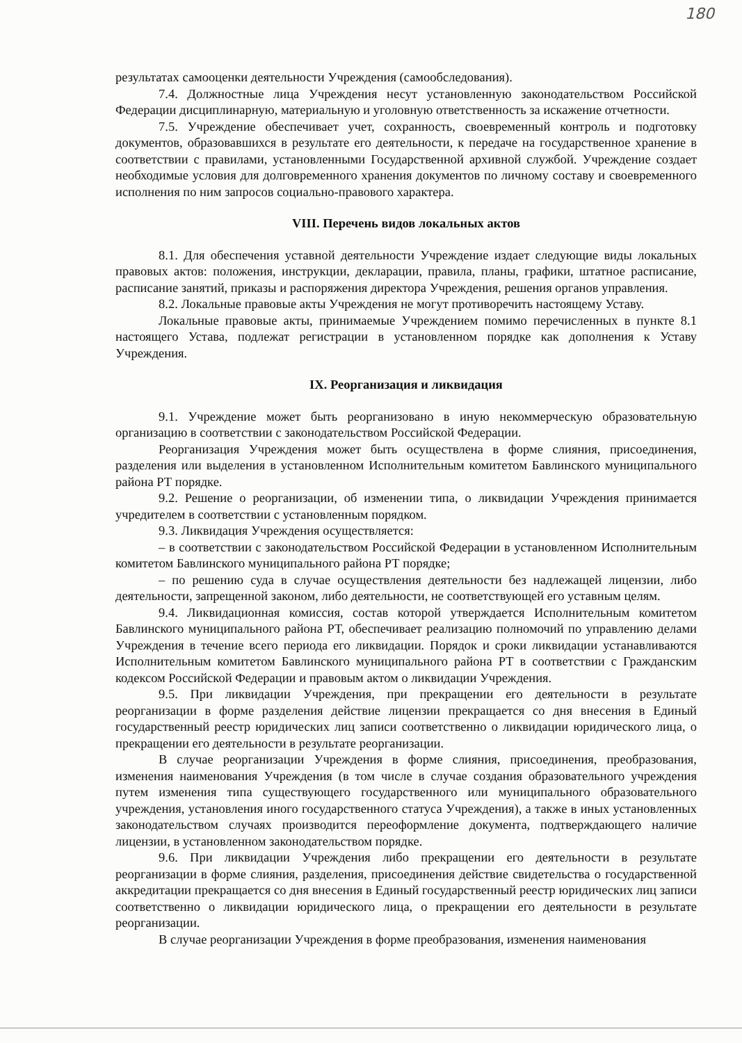180
результатах самооценки деятельности Учреждения (самообследования).
7.4. Должностные лица Учреждения несут установленную законодательством Российской Федерации дисциплинарную, материальную и уголовную ответственность за искажение отчетности.
7.5. Учреждение обеспечивает учет, сохранность, своевременный контроль и подготовку документов, образовавшихся в результате его деятельности, к передаче на государственное хранение в соответствии с правилами, установленными Государственной архивной службой. Учреждение создает необходимые условия для долговременного хранения документов по личному составу и своевременного исполнения по ним запросов социально-правового характера.
VIII. Перечень видов локальных актов
8.1. Для обеспечения уставной деятельности Учреждение издает следующие виды локальных правовых актов: положения, инструкции, декларации, правила, планы, графики, штатное расписание, расписание занятий, приказы и распоряжения директора Учреждения, решения органов управления.
8.2. Локальные правовые акты Учреждения не могут противоречить настоящему Уставу.
Локальные правовые акты, принимаемые Учреждением помимо перечисленных в пункте 8.1 настоящего Устава, подлежат регистрации в установленном порядке как дополнения к Уставу Учреждения.
IX. Реорганизация и ликвидация
9.1. Учреждение может быть реорганизовано в иную некоммерческую образовательную организацию в соответствии с законодательством Российской Федерации.
Реорганизация Учреждения может быть осуществлена в форме слияния, присоединения, разделения или выделения в установленном Исполнительным комитетом Бавлинского муниципального района РТ порядке.
9.2. Решение о реорганизации, об изменении типа, о ликвидации Учреждения принимается учредителем в соответствии с установленным порядком.
9.3. Ликвидация Учреждения осуществляется:
– в соответствии с законодательством Российской Федерации в установленном Исполнительным комитетом Бавлинского муниципального района РТ порядке;
– по решению суда в случае осуществления деятельности без надлежащей лицензии, либо деятельности, запрещенной законом, либо деятельности, не соответствующей его уставным целям.
9.4. Ликвидационная комиссия, состав которой утверждается Исполнительным комитетом Бавлинского муниципального района РТ, обеспечивает реализацию полномочий по управлению делами Учреждения в течение всего периода его ликвидации. Порядок и сроки ликвидации устанавливаются Исполнительным комитетом Бавлинского муниципального района РТ в соответствии с Гражданским кодексом Российской Федерации и правовым актом о ликвидации Учреждения.
9.5. При ликвидации Учреждения, при прекращении его деятельности в результате реорганизации в форме разделения действие лицензии прекращается со дня внесения в Единый государственный реестр юридических лиц записи соответственно о ликвидации юридического лица, о прекращении его деятельности в результате реорганизации.
В случае реорганизации Учреждения в форме слияния, присоединения, преобразования, изменения наименования Учреждения (в том числе в случае создания образовательного учреждения путем изменения типа существующего государственного или муниципального образовательного учреждения, установления иного государственного статуса Учреждения), а также в иных установленных законодательством случаях производится переоформление документа, подтверждающего наличие лицензии, в установленном законодательством порядке.
9.6. При ликвидации Учреждения либо прекращении его деятельности в результате реорганизации в форме слияния, разделения, присоединения действие свидетельства о государственной аккредитации прекращается со дня внесения в Единый государственный реестр юридических лиц записи соответственно о ликвидации юридического лица, о прекращении его деятельности в результате реорганизации.
В случае реорганизации Учреждения в форме преобразования, изменения наименования